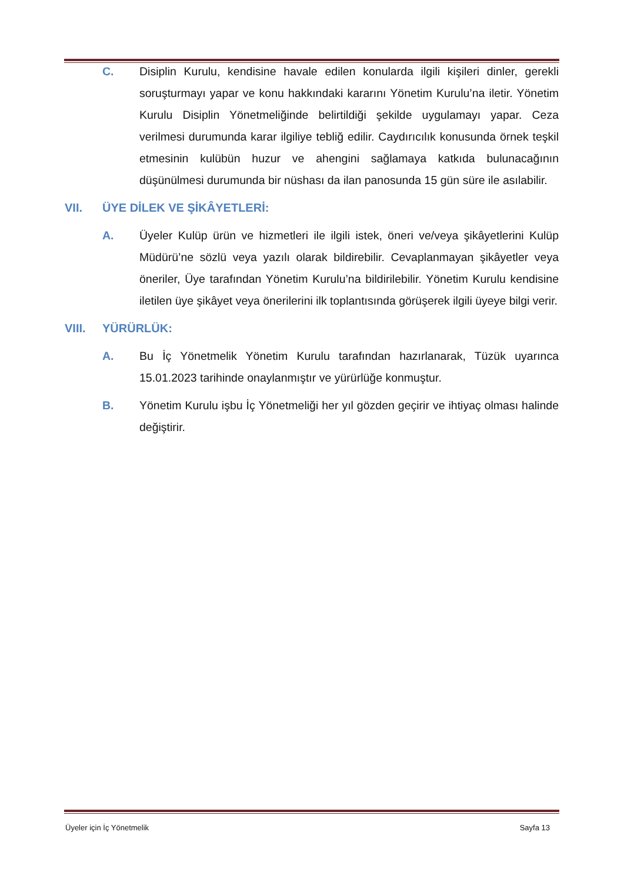C. Disiplin Kurulu, kendisine havale edilen konularda ilgili kişileri dinler, gerekli soruşturmayı yapar ve konu hakkındaki kararını Yönetim Kurulu’na iletir. Yönetim Kurulu Disiplin Yönetmeliğinde belirtildiği şekilde uygulamayı yapar. Ceza verilmesi durumunda karar ilgiliye tebliğ edilir. Caydırıcılık konusunda örnek teşkil etmesinin kulübün huzur ve ahengini sağlamaya katkıda bulunacağının düşünülmesi durumunda bir nüshası da ilan panosunda 15 gün süre ile asılabilir.
VII. ÜYE DİLEK VE ŞİKÂYETLERİ:
A. Üyeler Kulüp ürün ve hizmetleri ile ilgili istek, öneri ve/veya şikâyetlerini Kulüp Müdürü’ne sözlü veya yazılı olarak bildirebilir. Cevaplanmayan şikâyetler veya öneriler, Üye tarafından Yönetim Kurulu’na bildirilebilir. Yönetim Kurulu kendisine iletilen üye şikâyet veya önerilerini ilk toplantısında görüşerek ilgili üyeye bilgi verir.
VIII. YÜRÜRLÜK:
A. Bu İç Yönetmelik Yönetim Kurulu tarafından hazırlanarak, Tüzük uyarınca 15.01.2023 tarihinde onaylanmıştır ve yürürlüğe konmuştur.
B. Yönetim Kurulu işbu İç Yönetmeliği her yıl gözden geçirir ve ihtiyaç olması halinde değiştirir.
Üyeler için İç Yönetmelik Sayfa 13